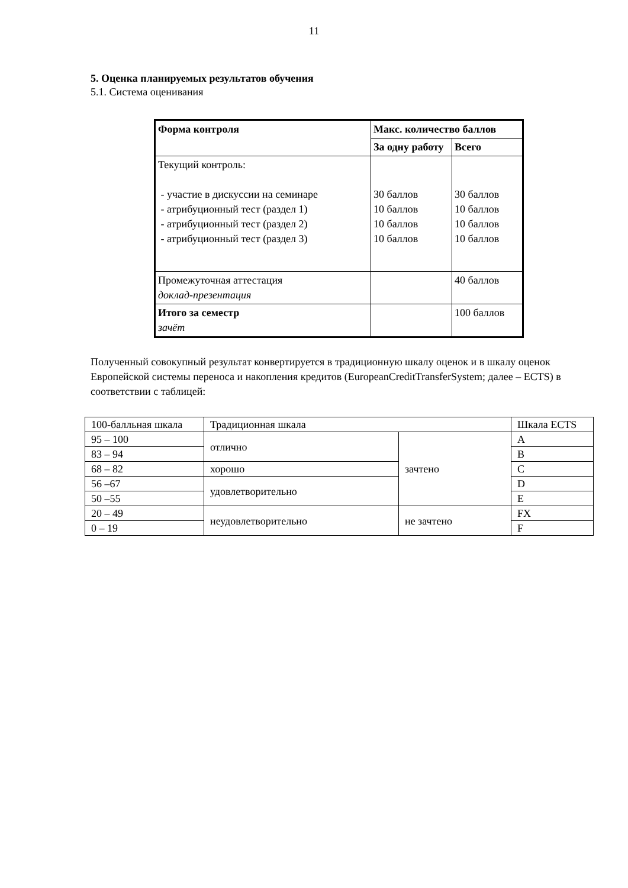11
5. Оценка планируемых результатов обучения
5.1. Система оценивания
| Форма контроля | Макс. количество баллов | |
| | За одну работу | Всего |
| Текущий контроль: - участие в дискуссии на семинаре - атрибуционный тест (раздел 1) - атрибуционный тест (раздел 2) - атрибуционный тест (раздел 3) | 30 баллов 10 баллов 10 баллов 10 баллов | 30 баллов 10 баллов 10 баллов 10 баллов |
| Промежуточная аттестация доклад-презентация | | 40 баллов |
| Итого за семестр зачёт | | 100 баллов |
Полученный совокупный результат конвертируется в традиционную шкалу оценок и в шкалу оценок Европейской системы переноса и накопления кредитов (EuropeanCreditTransferSystem; далее – ECTS) в соответствии с таблицей:
| 100-балльная шкала | Традиционная шкала | | Шкала ECTS |
| 95 – 100 | отлично | зачтено | A |
| 83 – 94 | | | B |
| 68 – 82 | хорошо | | C |
| 56 –67 | удовлетворительно | | D |
| 50 –55 | | | E |
| 20 – 49 | неудовлетворительно | не зачтено | FX |
| 0 – 19 | | | F |